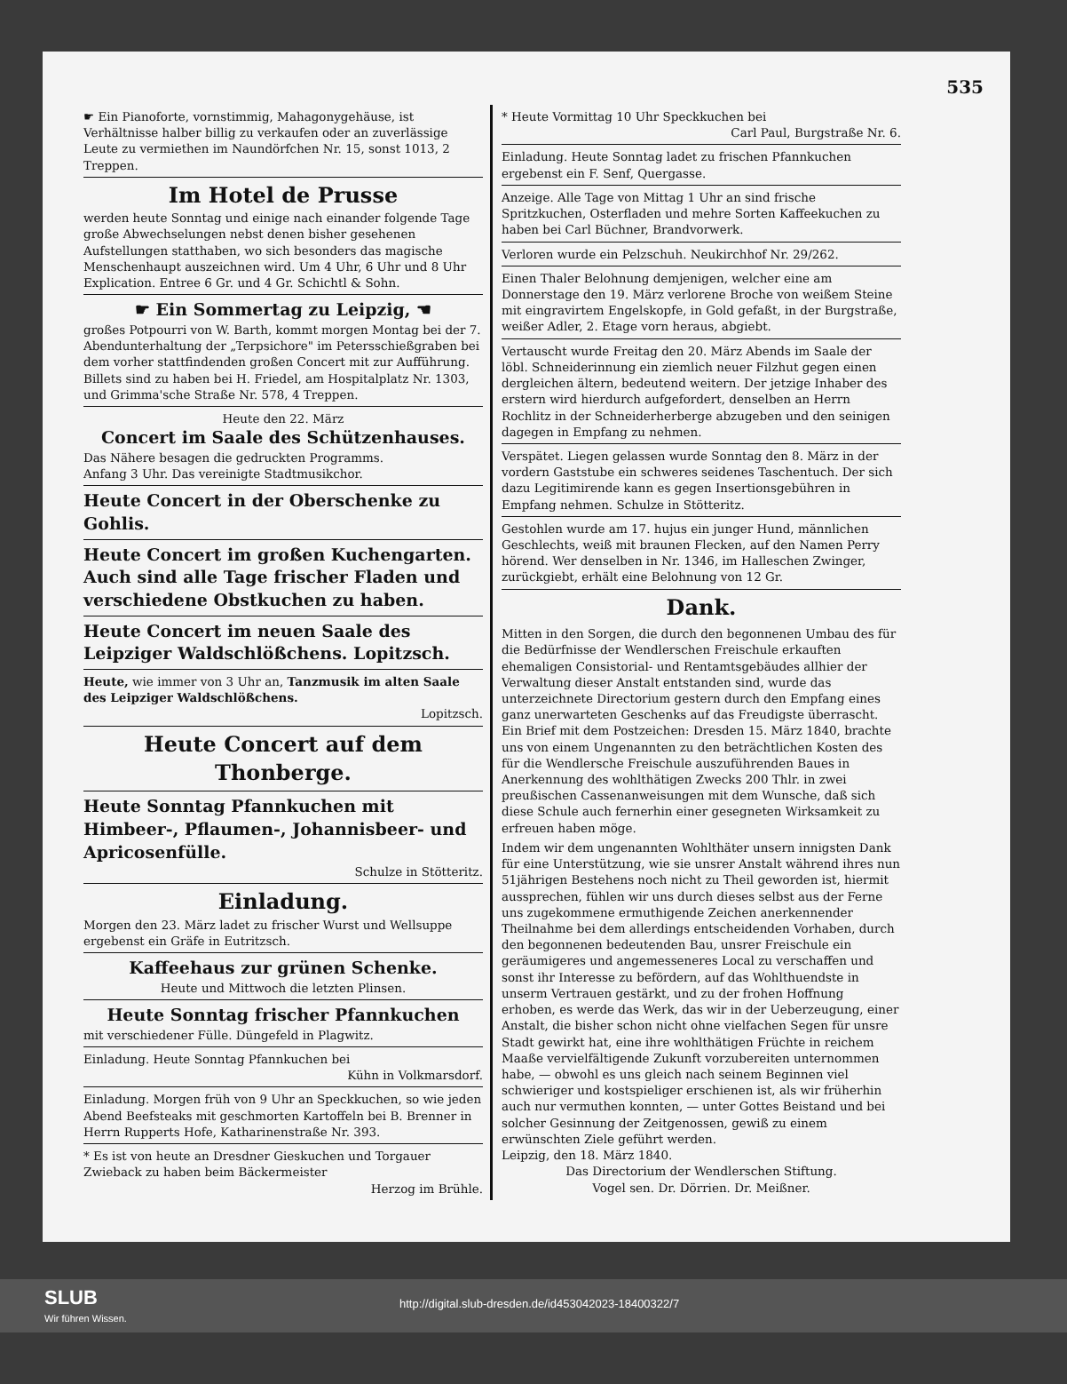535
☛ Ein Pianoforte, vornstimmig, Mahagonygehäuse, ist Verhältnisse halber billig zu verkaufen oder an zuverlässige Leute zu vermiethen im Naundörfchen Nr. 15, sonst 1013, 2 Treppen.
Im Hotel de Prusse
werden heute Sonntag und einige nach einander folgende Tage große Abwechselungen nebst denen bisher gesehenen Aufstellungen statthaben, wo sich besonders das magische Menschenhaupt auszeichnen wird. Um 4 Uhr, 6 Uhr und 8 Uhr Explication. Entree 6 Gr. und 4 Gr. Schichtl & Sohn.
☛ Ein Sommertag zu Leipzig, ☚
großes Potpourri von W. Barth, kommt morgen Montag bei der 7. Abendunterhaltung der „Terpsichore" im Petersschießgraben bei dem vorher stattfindenden großen Concert mit zur Aufführung. Billets sind zu haben bei H. Friedel, am Hospitalplatz Nr. 1303, und Grimma'sche Straße Nr. 578, 4 Treppen.
Heute den 22. März
Concert im Saale des Schützenhauses.
Das Nähere besagen die gedruckten Programms.
Anfang 3 Uhr. Das vereinigte Stadtmusikchor.
Heute Concert in der Oberschenke zu Gohlis.
Heute Concert im großen Kuchengarten. Auch sind alle Tage frischer Fladen und verschiedene Obstkuchen zu haben.
Heute Concert im neuen Saale des Leipziger Waldschlößchens. Lopitzsch.
Heute, wie immer von 3 Uhr an, Tanzmusik im alten Saale des Leipziger Waldschlößchens.
Lopitzsch.
Heute Concert auf dem Thonberge.
Heute Sonntag Pfannkuchen mit Himbeer-, Pflaumen-, Johannisbeer- und Apricosenfülle.
Schulze in Stötteritz.
Einladung.
Morgen den 23. März ladet zu frischer Wurst und Wellsuppe ergebenst ein Gräfe in Eutritzsch.
Kaffeehaus zur grünen Schenke.
Heute und Mittwoch die letzten Plinsen.
Heute Sonntag frischer Pfannkuchen
mit verschiedener Fülle. Düngefeld in Plagwitz.
Einladung. Heute Sonntag Pfannkuchen bei
Kühn in Volkmarsdorf.
Einladung. Morgen früh von 9 Uhr an Speckkuchen, so wie jeden Abend Beefsteaks mit geschmorten Kartoffeln bei B. Brenner in Herrn Rupperts Hofe, Katharinenstraße Nr. 393.
* Es ist von heute an Dresdner Gieskuchen und Torgauer Zwieback zu haben beim Bäckermeister
Herzog im Brühle.
* Heute Vormittag 10 Uhr Speckkuchen bei
Carl Paul, Burgstraße Nr. 6.
Einladung. Heute Sonntag ladet zu frischen Pfannkuchen ergebenst ein F. Senf, Quergasse.
Anzeige. Alle Tage von Mittag 1 Uhr an sind frische Spritzkuchen, Osterfladen und mehre Sorten Kaffeekuchen zu haben bei Carl Büchner, Brandvorwerk.
Verloren wurde ein Pelzschuh. Neukirchhof Nr. 29/262.
Einen Thaler Belohnung demjenigen, welcher eine am Donnerstage den 19. März verlorene Broche von weißem Steine mit eingravirtem Engelskopfe, in Gold gefaßt, in der Burgstraße, weißer Adler, 2. Etage vorn heraus, abgiebt.
Vertauscht wurde Freitag den 20. März Abends im Saale der löbl. Schneiderinnung ein ziemlich neuer Filzhut gegen einen dergleichen ältern, bedeutend weitern. Der jetzige Inhaber des erstern wird hierdurch aufgefordert, denselben an Herrn Rochlitz in der Schneiderherberge abzugeben und den seinigen dagegen in Empfang zu nehmen.
Verspätet. Liegen gelassen wurde Sonntag den 8. März in der vordern Gaststube ein schweres seidenes Taschentuch. Der sich dazu Legitimirende kann es gegen Insertionsgebühren in Empfang nehmen. Schulze in Stötteritz.
Gestohlen wurde am 17. hujus ein junger Hund, männlichen Geschlechts, weiß mit braunen Flecken, auf den Namen Perry hörend. Wer denselben in Nr. 1346, im Halleschen Zwinger, zurückgiebt, erhält eine Belohnung von 12 Gr.
Dank.
Mitten in den Sorgen, die durch den begonnenen Umbau des für die Bedürfnisse der Wendlerschen Freischule erkauften ehemaligen Consistorial- und Rentamtsgebäudes allhier der Verwaltung dieser Anstalt entstanden sind, wurde das unterzeichnete Directorium gestern durch den Empfang eines ganz unerwarteten Geschenks auf das Freudigste überrascht. Ein Brief mit dem Postzeichen: Dresden 15. März 1840, brachte uns von einem Ungenannten zu den beträchtlichen Kosten des für die Wendlersche Freischule auszuführenden Baues in Anerkennung des wohlthätigen Zwecks 200 Thlr. in zwei preußischen Cassenanweisungen mit dem Wunsche, daß sich diese Schule auch fernerhin einer gesegneten Wirksamkeit zu erfreuen haben möge.
Indem wir dem ungenannten Wohlthäter unsern innigsten Dank für eine Unterstützung, wie sie unsrer Anstalt während ihres nun 51jährigen Bestehens noch nicht zu Theil geworden ist, hiermit aussprechen, fühlen wir uns durch dieses selbst aus der Ferne uns zugekommene ermuthigende Zeichen anerkennender Theilnahme bei dem allerdings entscheidenden Vorhaben, durch den begonnenen bedeutenden Bau, unsrer Freischule ein geräumigeres und angemesseneres Local zu verschaffen und sonst ihr Interesse zu befördern, auf das Wohlthuendste in unserm Vertrauen gestärkt, und zu der frohen Hoffnung erhoben, es werde das Werk, das wir in der Ueberzeugung, einer Anstalt, die bisher schon nicht ohne vielfachen Segen für unsre Stadt gewirkt hat, eine ihre wohlthätigen Früchte in reichem Maaße vervielfältigende Zukunft vorzubereiten unternommen habe, — obwohl es uns gleich nach seinem Beginnen viel schwieriger und kostspieliger erschienen ist, als wir früherhin auch nur vermuthen konnten, — unter Gottes Beistand und bei solcher Gesinnung der Zeitgenossen, gewiß zu einem erwünschten Ziele geführt werden.
Leipzig, den 18. März 1840.
Das Directorium der Wendlerschen Stiftung.
Vogel sen. Dr. Dörrien. Dr. Meißner.
SLUB
Wir führen Wissen.
http://digital.slub-dresden.de/id453042023-18400322/7